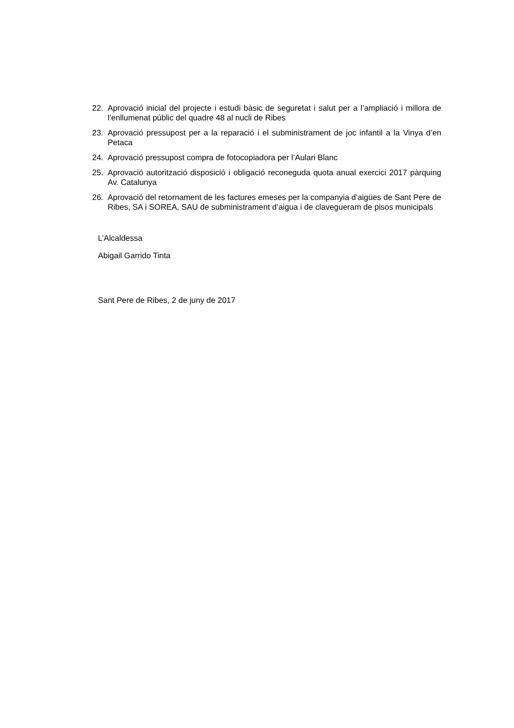22. Aprovació inicial del projecte i estudi bàsic de seguretat i salut per a l’ampliació i millora de l’enllumenat públic del quadre 48 al nucli de Ribes
23. Aprovació pressupost per a la reparació i el subministrament de joc infantil a la Vinya d’en Petaca
24. Aprovació pressupost compra de fotocopiadora per l’Aulari Blanc
25. Aprovació autorització disposició i obligació reconeguda quota anual exercici 2017 pàrquing Av. Catalunya
26. Aprovació del retornament de les factures emeses per la companyia d’aigües de Sant Pere de Ribes, SA i SOREA, SAU de subministrament d’aigua i de clavegueram de pisos municipals
L’Alcaldessa
Abigail Garrido Tinta
Sant Pere de Ribes, 2 de juny de 2017